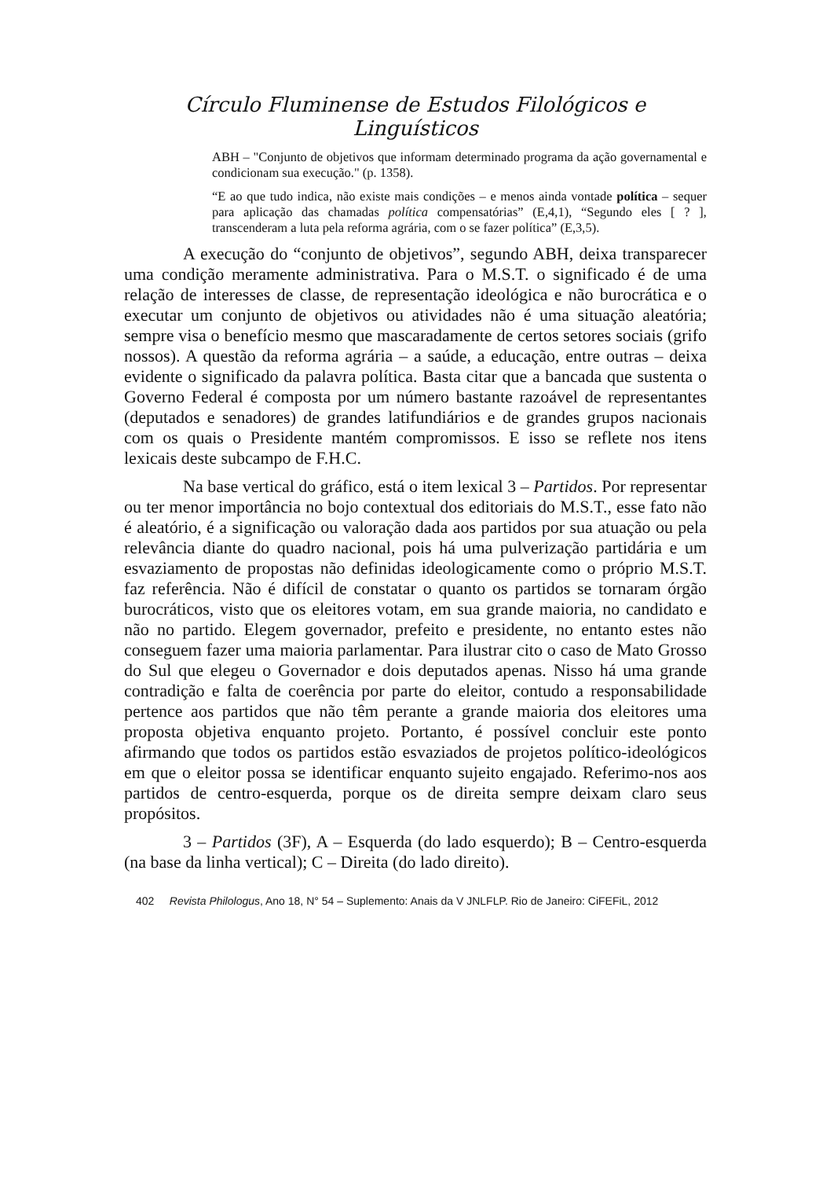Círculo Fluminense de Estudos Filológicos e Linguísticos
ABH – "Conjunto de objetivos que informam determinado programa da ação governamental e condicionam sua execução." (p. 1358).
“E ao que tudo indica, não existe mais condições – e menos ainda vontade política – sequer para aplicação das chamadas política compensatórias” (E,4,1), “Segundo eles [ ? ], transcenderam a luta pela reforma agrária, com o se fazer política” (E,3,5).
A execução do “conjunto de objetivos”, segundo ABH, deixa transparecer uma condição meramente administrativa. Para o M.S.T. o significado é de uma relação de interesses de classe, de representação ideológica e não burocrática e o executar um conjunto de objetivos ou atividades não é uma situação aleatória; sempre visa o benefício mesmo que mascaradamente de certos setores sociais (grifo nossos). A questão da reforma agrária – a saúde, a educação, entre outras – deixa evidente o significado da palavra política. Basta citar que a bancada que sustenta o Governo Federal é composta por um número bastante razoável de representantes (deputados e senadores) de grandes latifundiários e de grandes grupos nacionais com os quais o Presidente mantém compromissos. E isso se reflete nos itens lexicais deste subcampo de F.H.C.
Na base vertical do gráfico, está o item lexical 3 – Partidos. Por representar ou ter menor importância no bojo contextual dos editoriais do M.S.T., esse fato não é aleatório, é a significação ou valoração dada aos partidos por sua atuação ou pela relevância diante do quadro nacional, pois há uma pulverização partidária e um esvaziamento de propostas não definidas ideologicamente como o próprio M.S.T. faz referência. Não é difícil de constatar o quanto os partidos se tornaram órgão burocráticos, visto que os eleitores votam, em sua grande maioria, no candidato e não no partido. Elegem governador, prefeito e presidente, no entanto estes não conseguem fazer uma maioria parlamentar. Para ilustrar cito o caso de Mato Grosso do Sul que elegeu o Governador e dois deputados apenas. Nisso há uma grande contradição e falta de coerência por parte do eleitor, contudo a responsabilidade pertence aos partidos que não têm perante a grande maioria dos eleitores uma proposta objetiva enquanto projeto. Portanto, é possível concluir este ponto afirmando que todos os partidos estão esvaziados de projetos político-ideológicos em que o eleitor possa se identificar enquanto sujeito engajado. Referimo-nos aos partidos de centro-esquerda, porque os de direita sempre deixam claro seus propósitos.
3 – Partidos (3F), A – Esquerda (do lado esquerdo); B – Centro-esquerda (na base da linha vertical); C – Direita (do lado direito).
402 Revista Philologus, Ano 18, N° 54 – Suplemento: Anais da V JNLFLP. Rio de Janeiro: CiFEFiL, 2012